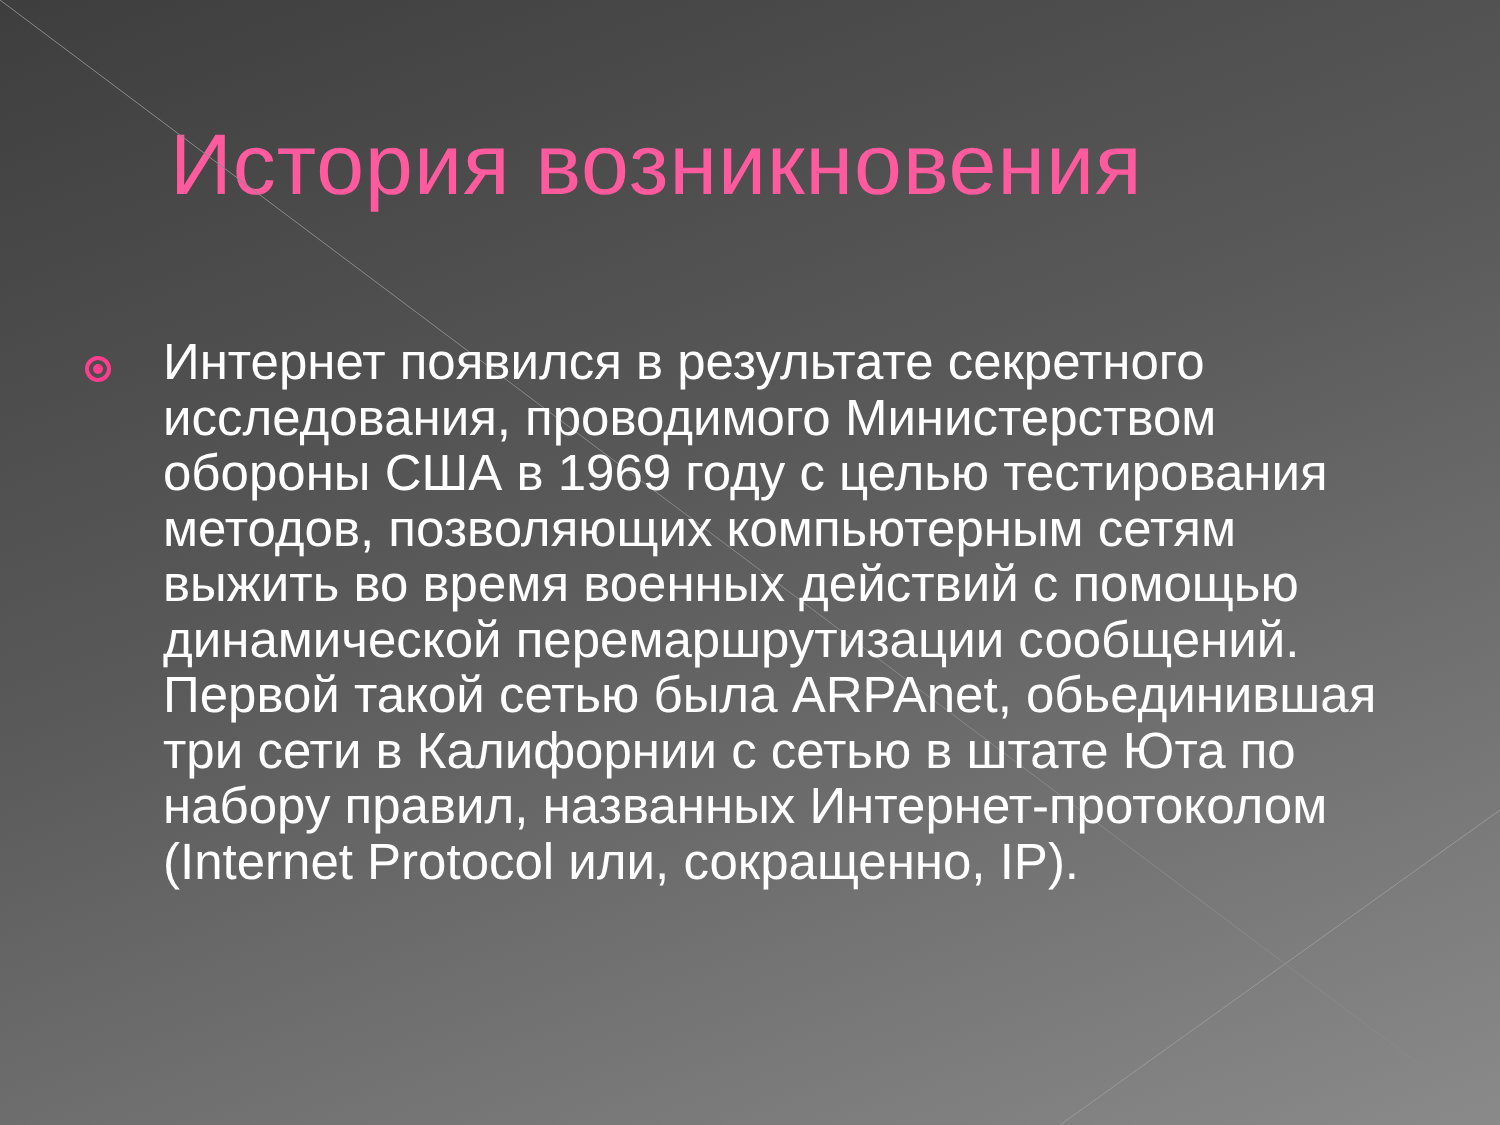История возникновения
Интернет появился в результате секретного исследования, проводимого Министерством обороны США в 1969 году с целью тестирования методов, позволяющих компьютерным сетям выжить во время военных действий с помощью динамической перемаршрутизации сообщений. Первой такой сетью была ARPAnet, обьединившая три сети в Калифорнии с сетью в штате Юта по набору правил, названных Интернет-протоколом (Internet Protocol или, сокращенно, IP).